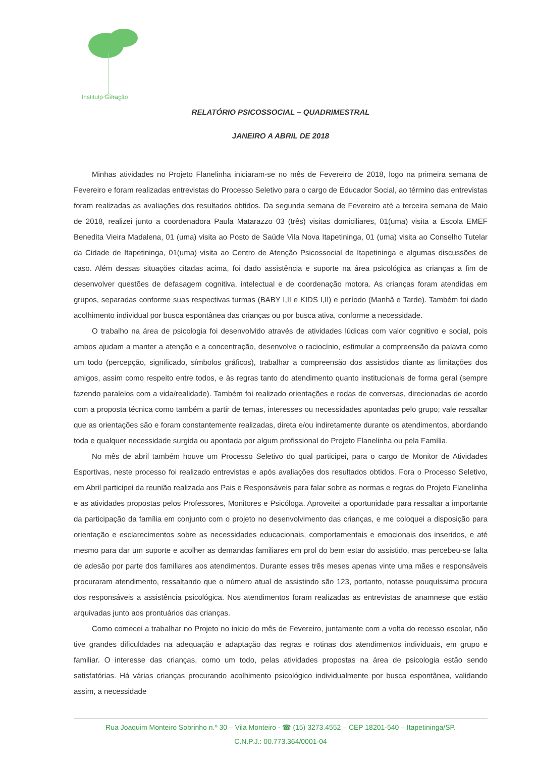Instituto Geração
RELATÓRIO PSICOSSOCIAL – QUADRIMESTRAL
JANEIRO A ABRIL DE 2018
Minhas atividades no Projeto Flanelinha iniciaram-se no mês de Fevereiro de 2018, logo na primeira semana de Fevereiro e foram realizadas entrevistas do Processo Seletivo para o cargo de Educador Social, ao término das entrevistas foram realizadas as avaliações dos resultados obtidos. Da segunda semana de Fevereiro até a terceira semana de Maio de 2018, realizei junto a coordenadora Paula Matarazzo 03 (três) visitas domiciliares, 01(uma) visita a Escola EMEF Benedita Vieira Madalena, 01 (uma) visita ao Posto de Saúde Vila Nova Itapetininga, 01 (uma) visita ao Conselho Tutelar da Cidade de Itapetininga, 01(uma) visita ao Centro de Atenção Psicossocial de Itapetininga e algumas discussões de caso. Além dessas situações citadas acima, foi dado assistência e suporte na área psicológica as crianças a fim de desenvolver questões de defasagem cognitiva, intelectual e de coordenação motora. As crianças foram atendidas em grupos, separadas conforme suas respectivas turmas (BABY I,II e KIDS I,II) e período (Manhã e Tarde). Também foi dado acolhimento individual por busca espontânea das crianças ou por busca ativa, conforme a necessidade.
O trabalho na área de psicologia foi desenvolvido através de atividades lúdicas com valor cognitivo e social, pois ambos ajudam a manter a atenção e a concentração, desenvolve o raciocínio, estimular a compreensão da palavra como um todo (percepção, significado, símbolos gráficos), trabalhar a compreensão dos assistidos diante as limitações dos amigos, assim como respeito entre todos, e às regras tanto do atendimento quanto institucionais de forma geral (sempre fazendo paralelos com a vida/realidade). Também foi realizado orientações e rodas de conversas, direcionadas de acordo com a proposta técnica como também a partir de temas, interesses ou necessidades apontadas pelo grupo; vale ressaltar que as orientações são e foram constantemente realizadas, direta e/ou indiretamente durante os atendimentos, abordando toda e qualquer necessidade surgida ou apontada por algum profissional do Projeto Flanelinha ou pela Família.
No mês de abril também houve um Processo Seletivo do qual participei, para o cargo de Monitor de Atividades Esportivas, neste processo foi realizado entrevistas e após avaliações dos resultados obtidos. Fora o Processo Seletivo, em Abril participei da reunião realizada aos Pais e Responsáveis para falar sobre as normas e regras do Projeto Flanelinha e as atividades propostas pelos Professores, Monitores e Psicóloga. Aproveitei a oportunidade para ressaltar a importante da participação da família em conjunto com o projeto no desenvolvimento das crianças, e me coloquei a disposição para orientação e esclarecimentos sobre as necessidades educacionais, comportamentais e emocionais dos inseridos, e até mesmo para dar um suporte e acolher as demandas familiares em prol do bem estar do assistido, mas percebeu-se falta de adesão por parte dos familiares aos atendimentos. Durante esses três meses apenas vinte uma mães e responsáveis procuraram atendimento, ressaltando que o número atual de assistindo são 123, portanto, notasse pouquíssima procura dos responsáveis a assistência psicológica. Nos atendimentos foram realizadas as entrevistas de anamnese que estão arquivadas junto aos prontuários das crianças.
Como comecei a trabalhar no Projeto no inicio do mês de Fevereiro, juntamente com a volta do recesso escolar, não tive grandes dificuldades na adequação e adaptação das regras e rotinas dos atendimentos individuais, em grupo e familiar. O interesse das crianças, como um todo, pelas atividades propostas na área de psicologia estão sendo satisfatórias. Há várias crianças procurando acolhimento psicológico individualmente por busca espontânea, validando assim, a necessidade
Rua Joaquim Monteiro Sobrinho n.º 30 – Vila Monteiro - ☎ (15) 3273.4552 – CEP 18201-540 – Itapetininga/SP.
C.N.P.J.: 00.773.364/0001-04